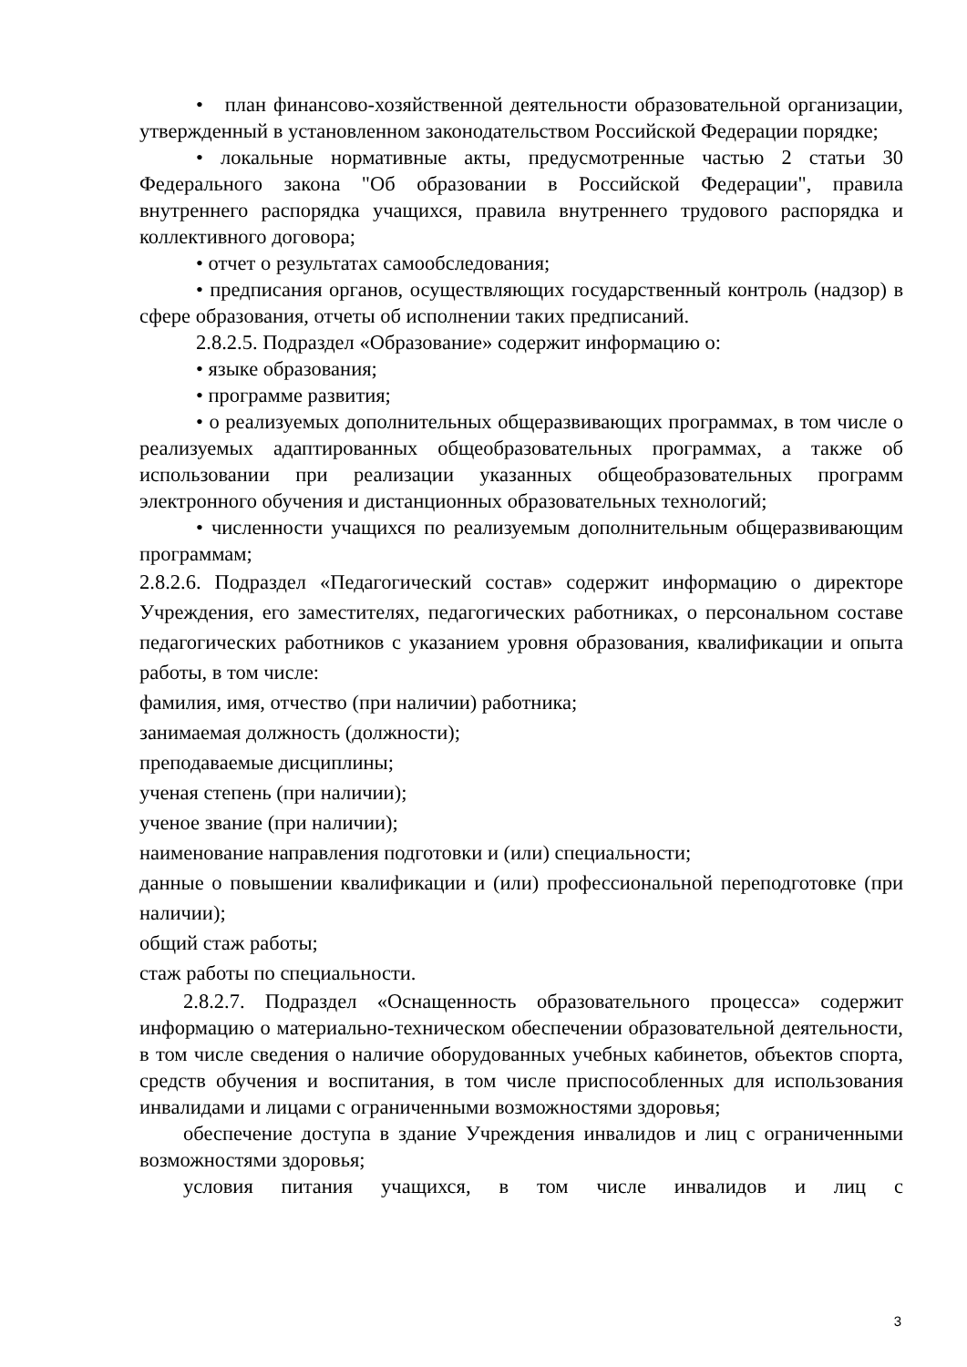• план финансово-хозяйственной деятельности образовательной организации, утвержденный в установленном законодательством Российской Федерации порядке;
• локальные нормативные акты, предусмотренные частью 2 статьи 30 Федерального закона "Об образовании в Российской Федерации", правила внутреннего распорядка учащихся, правила внутреннего трудового распорядка и коллективного договора;
• отчет о результатах самообследования;
• предписания органов, осуществляющих государственный контроль (надзор) в сфере образования, отчеты об исполнении таких предписаний.
2.8.2.5. Подраздел «Образование» содержит информацию о:
• языке образования;
• программе развития;
• о реализуемых дополнительных общеразвивающих программах, в том числе о реализуемых адаптированных общеобразовательных программах, а также об использовании при реализации указанных общеобразовательных программ электронного обучения и дистанционных образовательных технологий;
• численности учащихся по реализуемым дополнительным общеразвивающим программам;
2.8.2.6. Подраздел «Педагогический состав» содержит информацию о директоре Учреждения, его заместителях, педагогических работниках, о персональном составе педагогических работников с указанием уровня образования, квалификации и опыта работы, в том числе:
фамилия, имя, отчество (при наличии) работника;
занимаемая должность (должности);
преподаваемые дисциплины;
ученая степень (при наличии);
ученое звание (при наличии);
наименование направления подготовки и (или) специальности;
данные о повышении квалификации и (или) профессиональной переподготовке (при наличии);
общий стаж работы;
стаж работы по специальности.
2.8.2.7. Подраздел «Оснащенность образовательного процесса» содержит информацию о материально-техническом обеспечении образовательной деятельности, в том числе сведения о наличие оборудованных учебных кабинетов, объектов спорта, средств обучения и воспитания, в том числе приспособленных для использования инвалидами и лицами с ограниченными возможностями здоровья;
обеспечение доступа в здание Учреждения инвалидов и лиц с ограниченными возможностями здоровья;
условия питания учащихся, в том числе инвалидов и лиц с
3